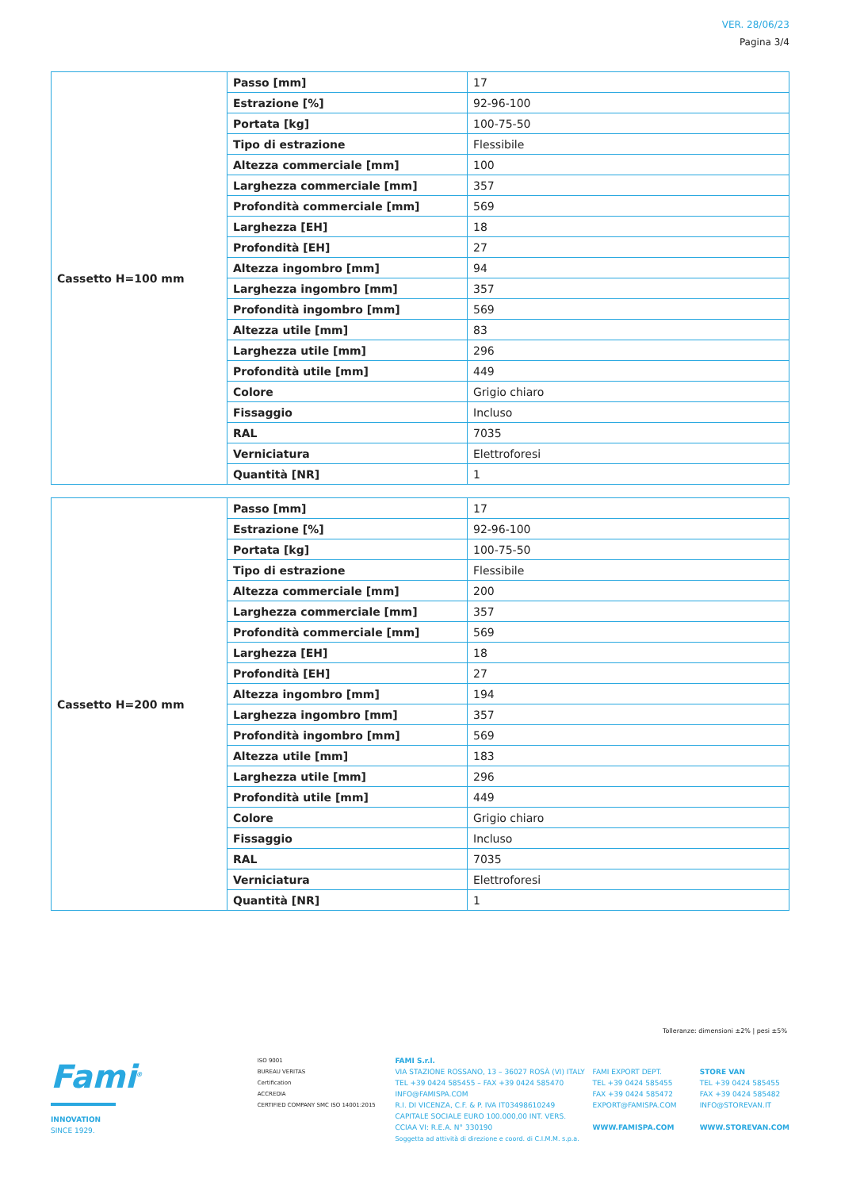VER. 28/06/23
Pagina 3/4
| Cassetto H=100 mm | Passo [mm] | 17 |
| | Estrazione [%] | 92-96-100 |
| | Portata [kg] | 100-75-50 |
| | Tipo di estrazione | Flessibile |
| | Altezza commerciale [mm] | 100 |
| | Larghezza commerciale [mm] | 357 |
| | Profondità commerciale [mm] | 569 |
| | Larghezza [EH] | 18 |
| | Profondità [EH] | 27 |
| | Altezza ingombro [mm] | 94 |
| | Larghezza ingombro [mm] | 357 |
| | Profondità ingombro [mm] | 569 |
| | Altezza utile [mm] | 83 |
| | Larghezza utile [mm] | 296 |
| | Profondità utile [mm] | 449 |
| | Colore | Grigio chiaro |
| | Fissaggio | Incluso |
| | RAL | 7035 |
| | Verniciatura | Elettroforesi |
| | Quantità [NR] | 1 |
| Cassetto H=200 mm | Passo [mm] | 17 |
| | Estrazione [%] | 92-96-100 |
| | Portata [kg] | 100-75-50 |
| | Tipo di estrazione | Flessibile |
| | Altezza commerciale [mm] | 200 |
| | Larghezza commerciale [mm] | 357 |
| | Profondità commerciale [mm] | 569 |
| | Larghezza [EH] | 18 |
| | Profondità [EH] | 27 |
| | Altezza ingombro [mm] | 194 |
| | Larghezza ingombro [mm] | 357 |
| | Profondità ingombro [mm] | 569 |
| | Altezza utile [mm] | 183 |
| | Larghezza utile [mm] | 296 |
| | Profondità utile [mm] | 449 |
| | Colore | Grigio chiaro |
| | Fissaggio | Incluso |
| | RAL | 7035 |
| | Verniciatura | Elettroforesi |
| | Quantità [NR] | 1 |
Tolleranze: dimensioni ±2% | pesi ±5%
Fami<sup>®</sup>
INNOVATION
SINCE 1929.
ISO 9001
BUREAU VERITAS
Certification
ACCREDIA
CERTIFIED COMPANY SMC ISO 14001:2015
FAMI S.r.l.
VIA STAZIONE ROSSANO, 13 – 36027 ROSÀ (VI) ITALY
TEL +39 0424 585455 – FAX +39 0424 585470
INFO@FAMISPA.COM
R.I. DI VICENZA, C.F. & P. IVA IT03498610249
CAPITALE SOCIALE EURO 100.000,00 INT. VERS.
CCIAA VI: R.E.A. N° 330190
Soggetta ad attività di direzione e coord. di C.I.M.M. s.p.a.
FAMI EXPORT DEPT.
TEL +39 0424 585455
FAX +39 0424 585472
EXPORT@FAMISPA.COM
WWW.FAMISPA.COM
STORE VAN
TEL +39 0424 585455
FAX +39 0424 585482
INFO@STOREVAN.IT
WWW.STOREVAN.COM